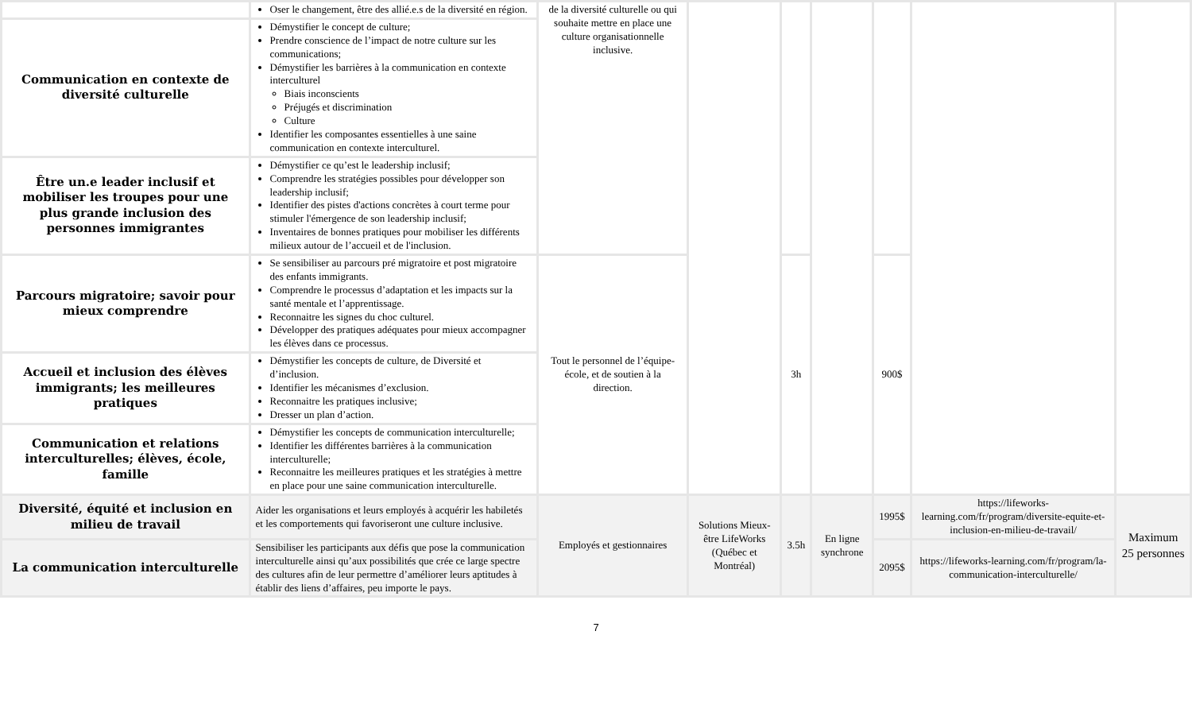| | Oser le changement, être des allié.e.s de la diversité en région. | de la diversité culturelle ou qui souhaite mettre en place une culture organisationnelle inclusive. | | | | | | |
| Communication en contexte de diversité culturelle | Démystifier le concept de culture; Prendre conscience de l’impact de notre culture sur les communications; Démystifier les barrières à la communication en contexte interculturel Biais inconscients Préjugés et discrimination Culture Identifier les composantes essentielles à une saine communication en contexte interculturel. | | | | | | | |
| Être un.e leader inclusif et mobiliser les troupes pour une plus grande inclusion des personnes immigrantes | Démystifier ce qu’est le leadership inclusif; Comprendre les stratégies possibles pour développer son leadership inclusif; Identifier des pistes d'actions concrètes à court terme pour stimuler l'émergence de son leadership inclusif; Inventaires de bonnes pratiques pour mobiliser les différents milieux autour de l’accueil et de l'inclusion. | | | | | | | |
| Parcours migratoire; savoir pour mieux comprendre | Se sensibiliser au parcours pré migratoire et post migratoire des enfants immigrants. Comprendre le processus d’adaptation et les impacts sur la santé mentale et l’apprentissage. Reconnaitre les signes du choc culturel. Développer des pratiques adéquates pour mieux accompagner les élèves dans ce processus. | Tout le personnel de l’équipe-école, et de soutien à la direction. | | 3h | | 900$ | | |
| Accueil et inclusion des élèves immigrants; les meilleures pratiques | Démystifier les concepts de culture, de Diversité et d’inclusion. Identifier les mécanismes d’exclusion. Reconnaitre les pratiques inclusive; Dresser un plan d’action. | | | | | | | |
| Communication et relations interculturelles; élèves, école, famille | Démystifier les concepts de communication interculturelle; Identifier les différentes barrières à la communication interculturelle; Reconnaitre les meilleures pratiques et les stratégies à mettre en place pour une saine communication interculturelle. | | | | | | | |
| Diversité, équité et inclusion en milieu de travail | Aider les organisations et leurs employés à acquérir les habiletés et les comportements qui favoriseront une culture inclusive. | Employés et gestionnaires | Solutions Mieux-être LifeWorks (Québec et Montréal) | 3.5h | En ligne synchrone | 1995$ | https://lifeworks-learning.com/fr/program/diversite-equite-et-inclusion-en-milieu-de-travail/ | Maximum 25 personnes |
| La communication interculturelle | Sensibiliser les participants aux défis que pose la communication interculturelle ainsi qu’aux possibilités que crée ce large spectre des cultures afin de leur permettre d’améliorer leurs aptitudes à établir des liens d’affaires, peu importe le pays. | | | | | 2095$ | https://lifeworks-learning.com/fr/program/la-communication-interculturelle/ | |
7